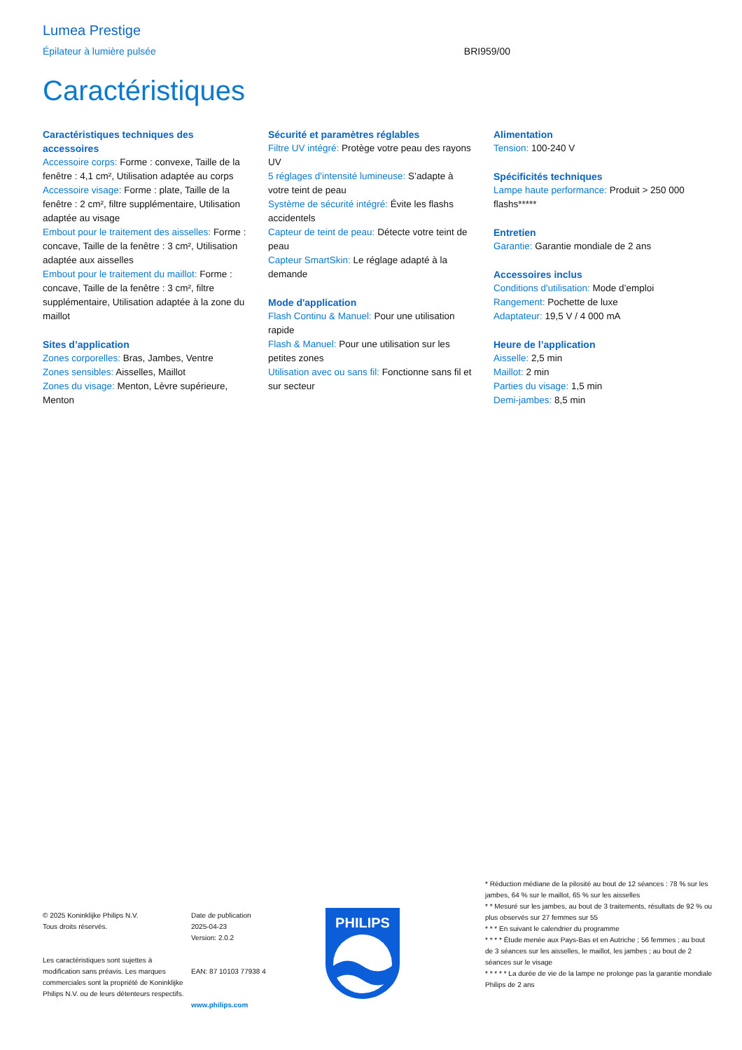Lumea Prestige
Épilateur à lumière pulsée BRI959/00
Caractéristiques
Caractéristiques techniques des accessoires
Accessoire corps: Forme : convexe, Taille de la fenêtre : 4,1 cm², Utilisation adaptée au corps
Accessoire visage: Forme : plate, Taille de la fenêtre : 2 cm², filtre supplémentaire, Utilisation adaptée au visage
Embout pour le traitement des aisselles: Forme : concave, Taille de la fenêtre : 3 cm², Utilisation adaptée aux aisselles
Embout pour le traitement du maillot: Forme : concave, Taille de la fenêtre : 3 cm², filtre supplémentaire, Utilisation adaptée à la zone du maillot
Sites d’application
Zones corporelles: Bras, Jambes, Ventre
Zones sensibles: Aisselles, Maillot
Zones du visage: Menton, Lèvre supérieure, Menton
Sécurité et paramètres réglables
Filtre UV intégré: Protège votre peau des rayons UV
5 réglages d'intensité lumineuse: S’adapte à votre teint de peau
Système de sécurité intégré: Évite les flashs accidentels
Capteur de teint de peau: Détecte votre teint de peau
Capteur SmartSkin: Le réglage adapté à la demande
Mode d'application
Flash Continu & Manuel: Pour une utilisation rapide
Flash & Manuel: Pour une utilisation sur les petites zones
Utilisation avec ou sans fil: Fonctionne sans fil et sur secteur
Alimentation
Tension: 100-240 V
Spécificités techniques
Lampe haute performance: Produit > 250 000 flashs*****
Entretien
Garantie: Garantie mondiale de 2 ans
Accessoires inclus
Conditions d'utilisation: Mode d’emploi
Rangement: Pochette de luxe
Adaptateur: 19,5 V / 4 000 mA
Heure de l’application
Aisselle: 2,5 min
Maillot: 2 min
Parties du visage: 1,5 min
Demi-jambes: 8,5 min
© 2025 Koninklijke Philips N.V.
Tous droits réservés.
Les caractéristiques sont sujettes à modification sans préavis. Les marques commerciales sont la propriété de Koninklijke Philips N.V. ou de leurs détenteurs respectifs.
Date de publication
2025-04-23
Version: 2.0.2
EAN: 87 10103 77938 4
www.philips.com
PHILIPS
* Réduction médiane de la pilosité au bout de 12 séances : 78 % sur les jambes, 64 % sur le maillot, 65 % sur les aisselles
* * Mesuré sur les jambes, au bout de 3 traitements, résultats de 92 % ou plus observés sur 27 femmes sur 55
* * * En suivant le calendrier du programme
* * * * Étude menée aux Pays-Bas et en Autriche ; 56 femmes ; au bout de 3 séances sur les aisselles, le maillot, les jambes ; au bout de 2 séances sur le visage
* * * * * La durée de vie de la lampe ne prolonge pas la garantie mondiale Philips de 2 ans